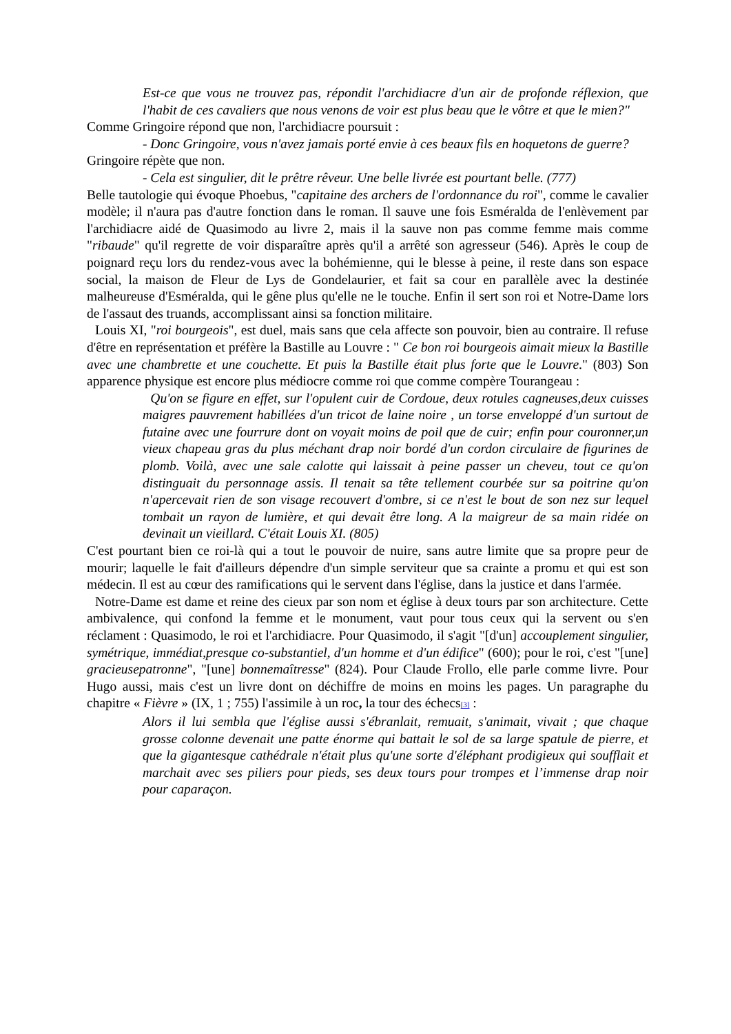Est-ce que vous ne trouvez pas, répondit l'archidiacre d'un air de profonde réflexion, que l'habit de ces cavaliers que nous venons de voir est plus beau que le vôtre et que le mien?"
Comme Gringoire répond que non, l'archidiacre poursuit :
- Donc Gringoire, vous n'avez jamais porté envie à ces beaux fils en hoquetons de guerre?
Gringoire répète que non.
- Cela est singulier, dit le prêtre rêveur. Une belle livrée est pourtant belle. (777)
Belle tautologie qui évoque Phoebus, "capitaine des archers de l'ordonnance du roi", comme le cavalier modèle; il n'aura pas d'autre fonction dans le roman. Il sauve une fois Esméralda de l'enlèvement par l'archidiacre aidé de Quasimodo au livre 2, mais il la sauve non pas comme femme mais comme "ribaude" qu'il regrette de voir disparaître après qu'il a arrêté son agresseur (546). Après le coup de poignard reçu lors du rendez-vous avec la bohémienne, qui le blesse à peine, il reste dans son espace social, la maison de Fleur de Lys de Gondelaurier, et fait sa cour en parallèle avec la destinée malheureuse d'Esméralda, qui le gêne plus qu'elle ne le touche. Enfin il sert son roi et Notre-Dame lors de l'assaut des truands, accomplissant ainsi sa fonction militaire.
Louis XI, "roi bourgeois", est duel, mais sans que cela affecte son pouvoir, bien au contraire. Il refuse d'être en représentation et préfère la Bastille au Louvre : " Ce bon roi bourgeois aimait mieux la Bastille avec une chambrette et une couchette. Et puis la Bastille était plus forte que le Louvre." (803) Son apparence physique est encore plus médiocre comme roi que comme compère Tourangeau :
Qu'on se figure en effet, sur l'opulent cuir de Cordoue, deux rotules cagneuses,deux cuisses maigres pauvrement habillées d'un tricot de laine noire , un torse enveloppé d'un surtout de futaine avec une fourrure dont on voyait moins de poil que de cuir; enfin pour couronner,un vieux chapeau gras du plus méchant drap noir bordé d'un cordon circulaire de figurines de plomb. Voilà, avec une sale calotte qui laissait à peine passer un cheveu, tout ce qu'on distinguait du personnage assis. Il tenait sa tête tellement courbée sur sa poitrine qu'on n'apercevait rien de son visage recouvert d'ombre, si ce n'est le bout de son nez sur lequel tombait un rayon de lumière, et qui devait être long. A la maigreur de sa main ridée on devinait un vieillard. C'était Louis XI. (805)
C'est pourtant bien ce roi-là qui a tout le pouvoir de nuire, sans autre limite que sa propre peur de mourir; laquelle le fait d'ailleurs dépendre d'un simple serviteur que sa crainte a promu et qui est son médecin. Il est au cœur des ramifications qui le servent dans l'église, dans la justice et dans l'armée.
Notre-Dame est dame et reine des cieux par son nom et église à deux tours par son architecture. Cette ambivalence, qui confond la femme et le monument, vaut pour tous ceux qui la servent ou s'en réclament : Quasimodo, le roi et l'archidiacre. Pour Quasimodo, il s'agit "[d'un] accouplement singulier, symétrique, immédiat,presque co-substantiel, d'un homme et d'un édifice" (600); pour le roi, c'est "[une] gracieusepatronne", "[une] bonnemaîtresse" (824). Pour Claude Frollo, elle parle comme livre. Pour Hugo aussi, mais c'est un livre dont on déchiffre de moins en moins les pages. Un paragraphe du chapitre « Fièvre » (IX, 1 ; 755) l'assimile à un roc, la tour des échecs<sup>[3]</sup> :
Alors il lui sembla que l'église aussi s'ébranlait, remuait, s'animait, vivait ; que chaque grosse colonne devenait une patte énorme qui battait le sol de sa large spatule de pierre, et que la gigantesque cathédrale n'était plus qu'une sorte d'éléphant prodigieux qui soufflait et marchait avec ses piliers pour pieds, ses deux tours pour trompes et l’immense drap noir pour caparaçon.